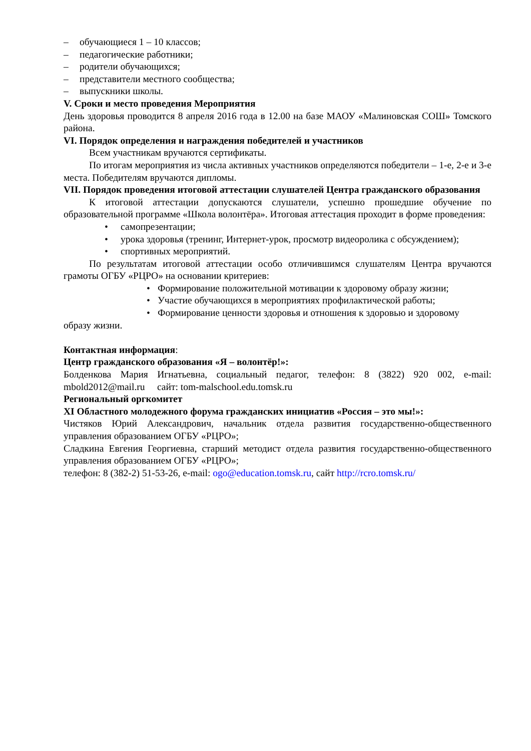– обучающиеся 1 – 10 классов;
– педагогические работники;
– родители обучающихся;
– представители местного сообщества;
– выпускники школы.
V. Сроки и место проведения Мероприятия
День здоровья проводится 8 апреля 2016 года в 12.00 на базе МАОУ «Малиновская СОШ» Томского района.
VI. Порядок определения и награждения победителей и участников
Всем участникам вручаются сертификаты.
По итогам мероприятия из числа активных участников определяются победители – 1-е, 2-е и 3-е места. Победителям вручаются дипломы.
VII. Порядок проведения итоговой аттестации слушателей Центра гражданского образования
К итоговой аттестации допускаются слушатели, успешно прошедшие обучение по образовательной программе «Школа волонтёра». Итоговая аттестация проходит в форме проведения:
• самопрезентации;
• урока здоровья (тренинг, Интернет-урок, просмотр видеоролика с обсуждением);
• спортивных мероприятий.
По результатам итоговой аттестации особо отличившимся слушателям Центра вручаются грамоты ОГБУ «РЦРО» на основании критериев:
• Формирование положительной мотивации к здоровому образу жизни;
• Участие обучающихся в мероприятиях профилактической работы;
• Формирование ценности здоровья и отношения к здоровью и здоровому
образу жизни.
Контактная информация:
Центр гражданского образования «Я – волонтёр!»:
Болденкова Мария Игнатьевна, социальный педагог, телефон: 8 (3822) 920 002, e-mail: mbold2012@mail.ru сайт: tom-malschool.edu.tomsk.ru
Региональный оргкомитет
XI Областного молодежного форума гражданских инициатив «Россия – это мы!»:
Чистяков Юрий Александрович, начальник отдела развития государственно-общественного управления образованием ОГБУ «РЦРО»;
Сладкина Евгения Георгиевна, старший методист отдела развития государственно-общественного управления образованием ОГБУ «РЦРО»;
телефон: 8 (382-2) 51-53-26, e-mail: ogo@education.tomsk.ru, сайт http://rcro.tomsk.ru/